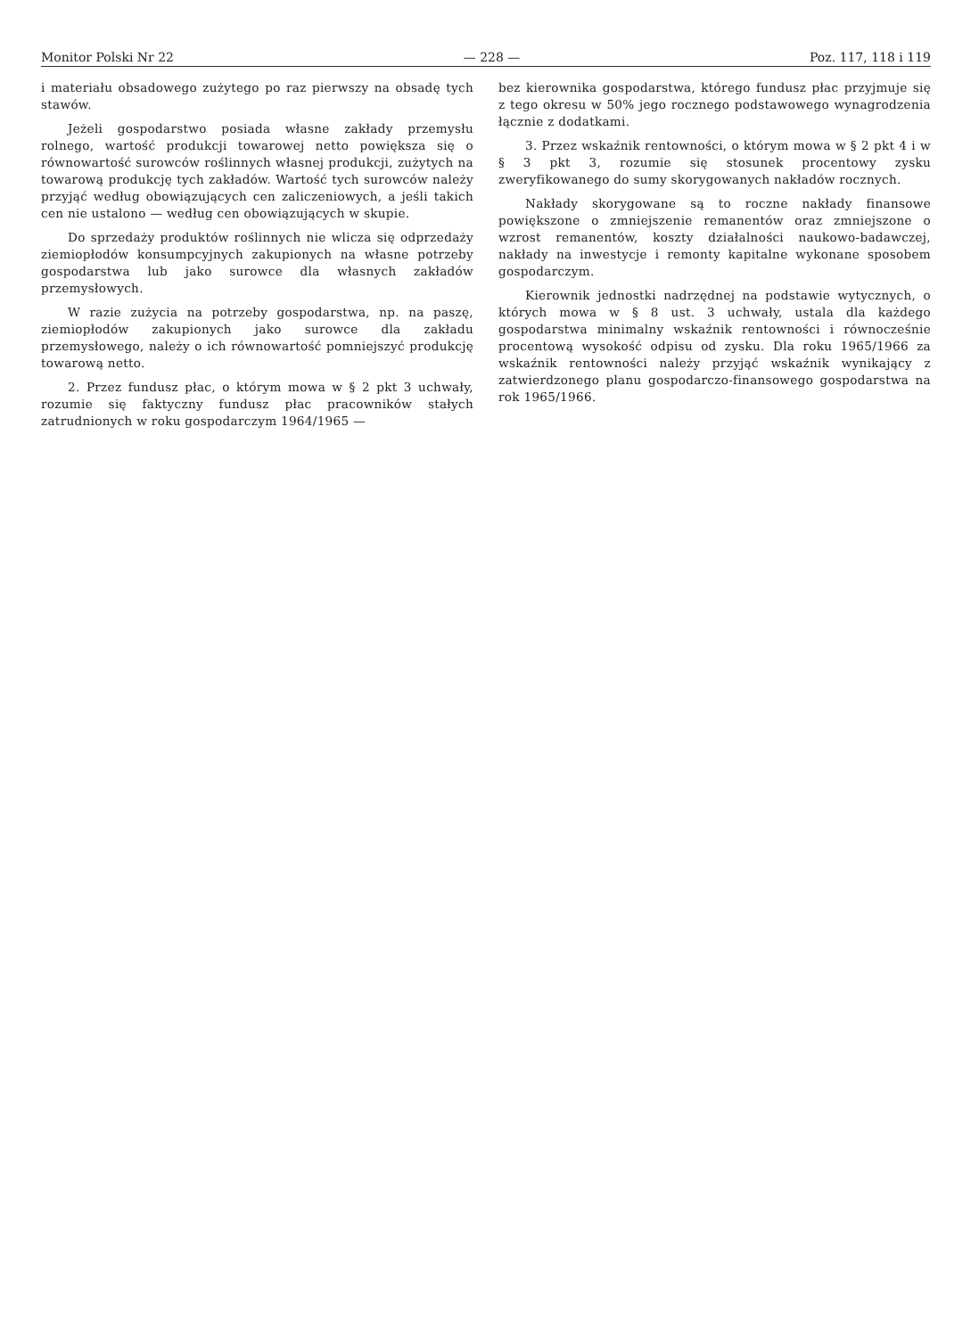Monitor Polski Nr 22 — 228 — Poz. 117, 118 i 119
i materiału obsadowego zużytego po raz pierwszy na obsadę tych stawów.
Jeżeli gospodarstwo posiada własne zakłady przemysłu rolnego, wartość produkcji towarowej netto powiększa się o równowartość surowców roślinnych własnej produkcji, zużytych na towarową produkcję tych zakładów. Wartość tych surowców należy przyjąć według obowiązujących cen zaliczeniowych, a jeśli takich cen nie ustalono — według cen obowiązujących w skupie.
Do sprzedaży produktów roślinnych nie wlicza się odprzedaży ziemiopłodów konsumpcyjnych zakupionych na własne potrzeby gospodarstwa lub jako surowce dla własnych zakładów przemysłowych.
W razie zużycia na potrzeby gospodarstwa, np. na paszę, ziemiopłodów zakupionych jako surowce dla zakładu przemysłowego, należy o ich równowartość pomniejszyć produkcję towarową netto.
2. Przez fundusz płac, o którym mowa w § 2 pkt 3 uchwały, rozumie się faktyczny fundusz płac pracowników stałych zatrudnionych w roku gospodarczym 1964/1965 —
bez kierownika gospodarstwa, którego fundusz płac przyjmuje się z tego okresu w 50% jego rocznego podstawowego wynagrodzenia łącznie z dodatkami.
3. Przez wskaźnik rentowności, o którym mowa w § 2 pkt 4 i w § 3 pkt 3, rozumie się stosunek procentowy zysku zweryfikowanego do sumy skorygowanych nakładów rocznych.
Nakłady skorygowane są to roczne nakłady finansowe powiększone o zmniejszenie remanentów oraz zmniejszone o wzrost remanentów, koszty działalności naukowo-badawczej, nakłady na inwestycje i remonty kapitalne wykonane sposobem gospodarczym.
Kierownik jednostki nadrzędnej na podstawie wytycznych, o których mowa w § 8 ust. 3 uchwały, ustala dla każdego gospodarstwa minimalny wskaźnik rentowności i równocześnie procentową wysokość odpisu od zysku. Dla roku 1965/1966 za wskaźnik rentowności należy przyjąć wskaźnik wynikający z zatwierdzonego planu gospodarczo-finansowego gospodarstwa na rok 1965/1966.